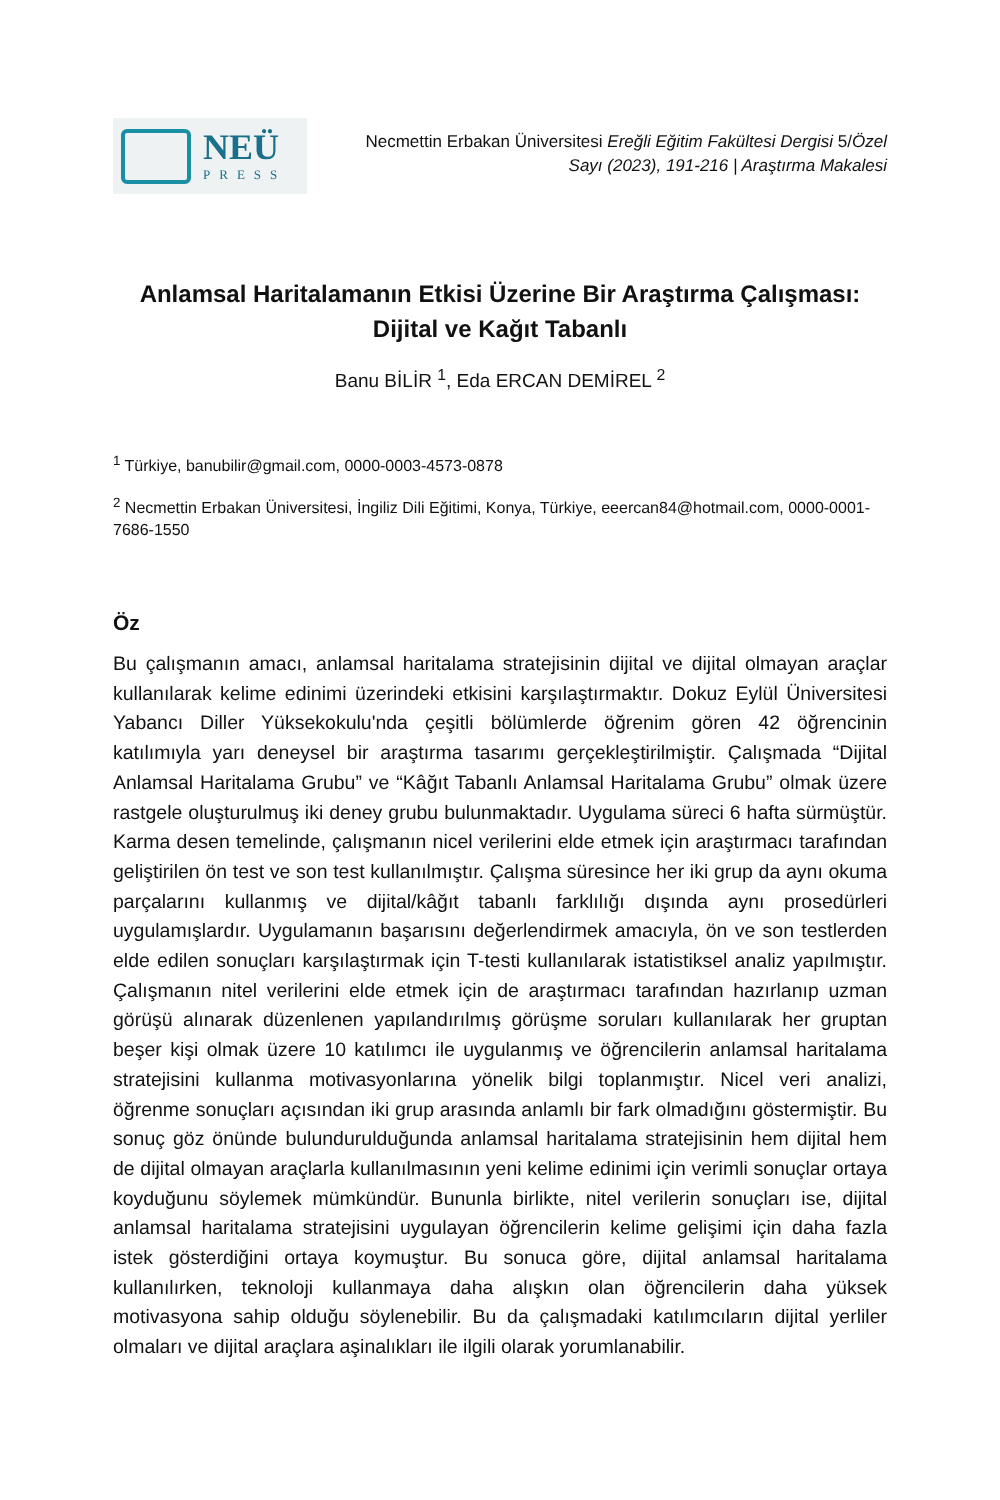NEÜ
PRESS
Necmettin Erbakan Üniversitesi Ereğli Eğitim Fakültesi Dergisi 5/Özel
Sayı (2023), 191-216 | Araştırma Makalesi
Anlamsal Haritalamanın Etkisi Üzerine Bir Araştırma Çalışması:
Dijital ve Kağıt Tabanlı
Banu BİLİR <sup>1</sup>, Eda ERCAN DEMİREL <sup>2</sup>
<sup>1</sup> Türkiye, banubilir@gmail.com, 0000-0003-4573-0878
<sup>2</sup> Necmettin Erbakan Üniversitesi, İngiliz Dili Eğitimi, Konya, Türkiye, eeercan84@hotmail.com, 0000-0001-7686-1550
Öz
Bu çalışmanın amacı, anlamsal haritalama stratejisinin dijital ve dijital olmayan araçlar kullanılarak kelime edinimi üzerindeki etkisini karşılaştırmaktır. Dokuz Eylül Üniversitesi Yabancı Diller Yüksekokulu'nda çeşitli bölümlerde öğrenim gören 42 öğrencinin katılımıyla yarı deneysel bir araştırma tasarımı gerçekleştirilmiştir. Çalışmada “Dijital Anlamsal Haritalama Grubu” ve “Kâğıt Tabanlı Anlamsal Haritalama Grubu” olmak üzere rastgele oluşturulmuş iki deney grubu bulunmaktadır. Uygulama süreci 6 hafta sürmüştür. Karma desen temelinde, çalışmanın nicel verilerini elde etmek için araştırmacı tarafından geliştirilen ön test ve son test kullanılmıştır. Çalışma süresince her iki grup da aynı okuma parçalarını kullanmış ve dijital/kâğıt tabanlı farklılığı dışında aynı prosedürleri uygulamışlardır. Uygulamanın başarısını değerlendirmek amacıyla, ön ve son testlerden elde edilen sonuçları karşılaştırmak için T-testi kullanılarak istatistiksel analiz yapılmıştır. Çalışmanın nitel verilerini elde etmek için de araştırmacı tarafından hazırlanıp uzman görüşü alınarak düzenlenen yapılandırılmış görüşme soruları kullanılarak her gruptan beşer kişi olmak üzere 10 katılımcı ile uygulanmış ve öğrencilerin anlamsal haritalama stratejisini kullanma motivasyonlarına yönelik bilgi toplanmıştır. Nicel veri analizi, öğrenme sonuçları açısından iki grup arasında anlamlı bir fark olmadığını göstermiştir. Bu sonuç göz önünde bulundurulduğunda anlamsal haritalama stratejisinin hem dijital hem de dijital olmayan araçlarla kullanılmasının yeni kelime edinimi için verimli sonuçlar ortaya koyduğunu söylemek mümkündür. Bununla birlikte, nitel verilerin sonuçları ise, dijital anlamsal haritalama stratejisini uygulayan öğrencilerin kelime gelişimi için daha fazla istek gösterdiğini ortaya koymuştur. Bu sonuca göre, dijital anlamsal haritalama kullanılırken, teknoloji kullanmaya daha alışkın olan öğrencilerin daha yüksek motivasyona sahip olduğu söylenebilir. Bu da çalışmadaki katılımcıların dijital yerliler olmaları ve dijital araçlara aşinalıkları ile ilgili olarak yorumlanabilir.